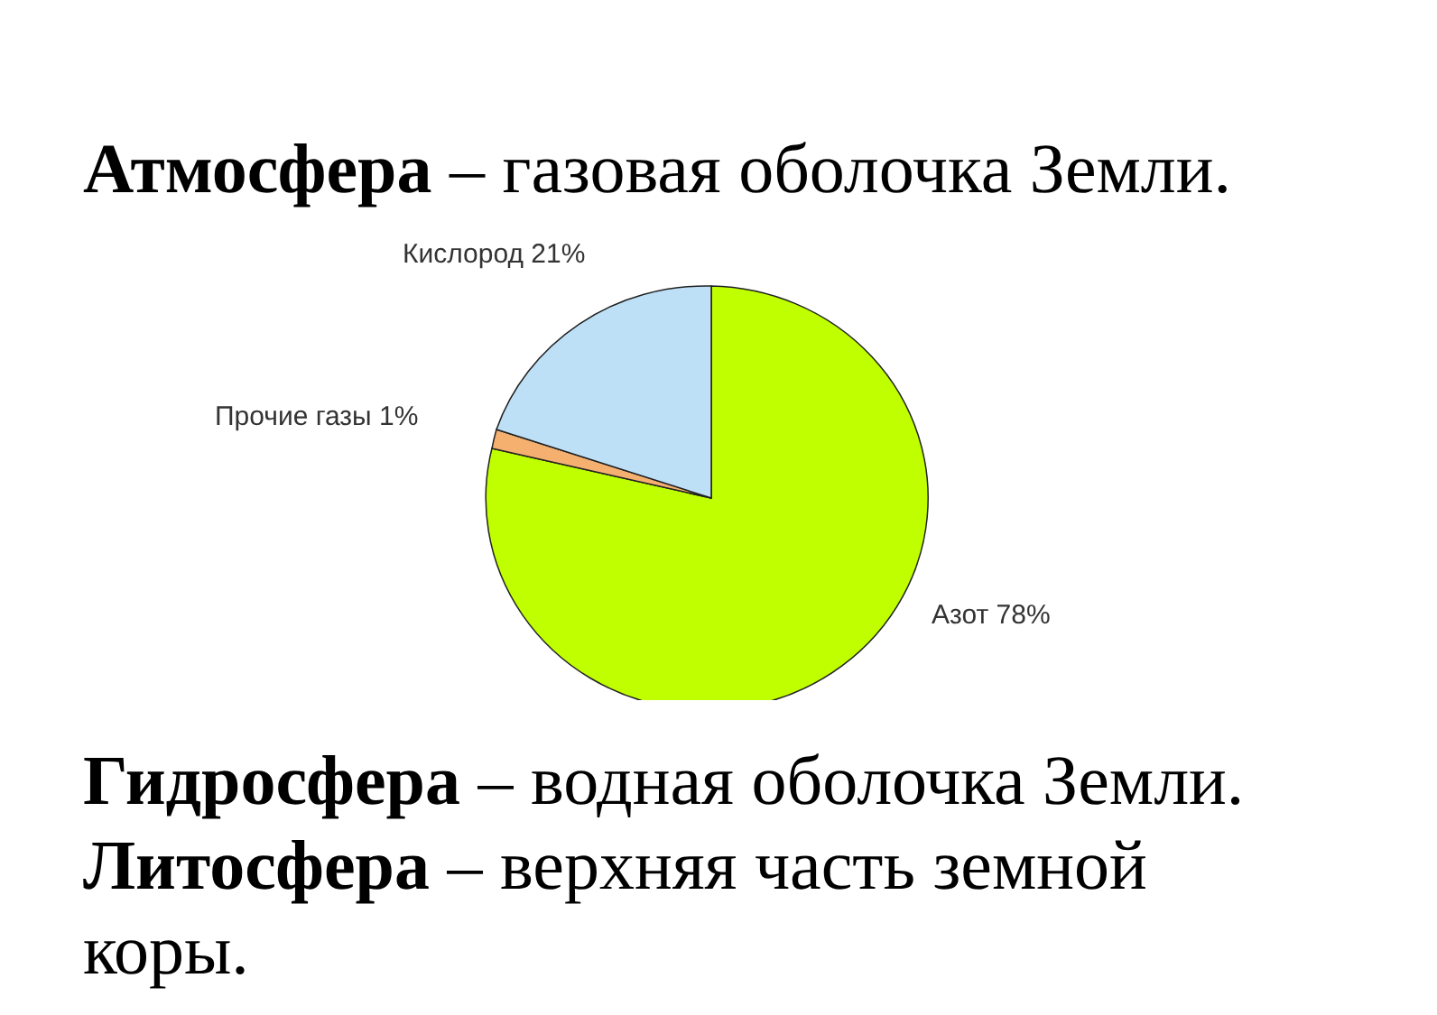Атмосфера – газовая оболочка Земли.
Кислород 21%
Прочие газы 1%
Азот 78%
Гидросфера – водная оболочка Земли.
Литосфера – верхняя часть земной
коры.